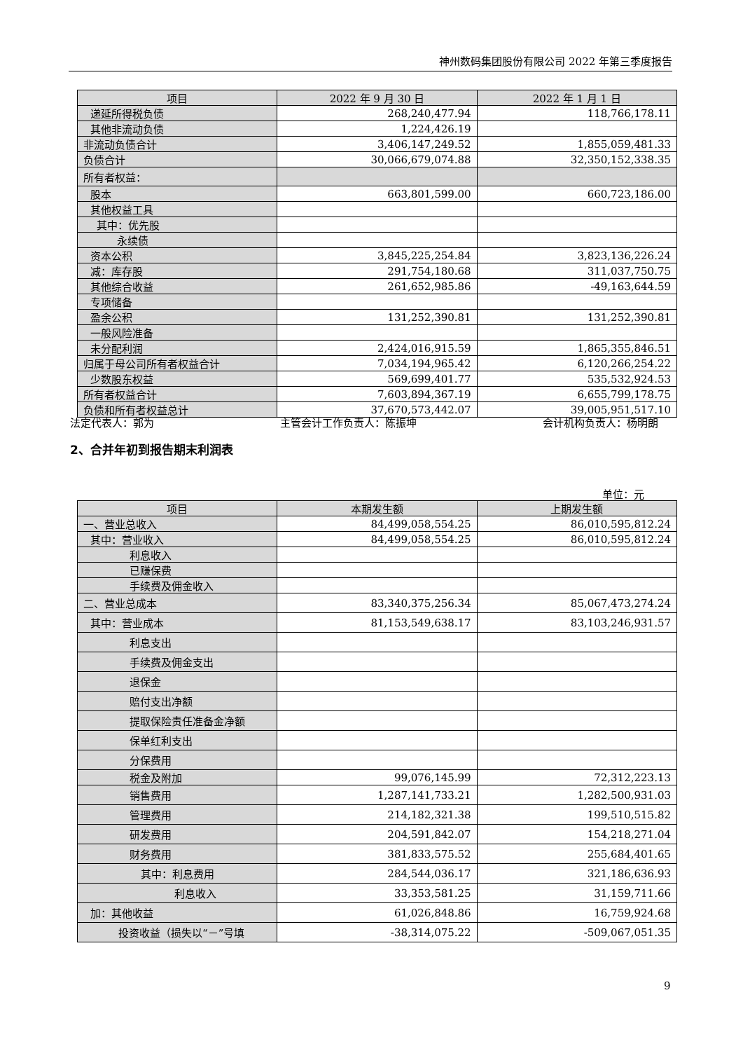神州数码集团股份有限公司 2022 年第三季度报告
| 项目 | 2022 年 9 月 30 日 | 2022 年 1 月 1 日 |
| --- | --- | --- |
| 递延所得税负债 | 268,240,477.94 | 118,766,178.11 |
| 其他非流动负债 | 1,224,426.19 | |
| 非流动负债合计 | 3,406,147,249.52 | 1,855,059,481.33 |
| 负债合计 | 30,066,679,074.88 | 32,350,152,338.35 |
| 所有者权益： | | |
| 股本 | 663,801,599.00 | 660,723,186.00 |
| 其他权益工具 | | |
| 其中：优先股 | | |
| 永续债 | | |
| 资本公积 | 3,845,225,254.84 | 3,823,136,226.24 |
| 减：库存股 | 291,754,180.68 | 311,037,750.75 |
| 其他综合收益 | 261,652,985.86 | -49,163,644.59 |
| 专项储备 | | |
| 盈余公积 | 131,252,390.81 | 131,252,390.81 |
| 一般风险准备 | | |
| 未分配利润 | 2,424,016,915.59 | 1,865,355,846.51 |
| 归属于母公司所有者权益合计 | 7,034,194,965.42 | 6,120,266,254.22 |
| 少数股东权益 | 569,699,401.77 | 535,532,924.53 |
| 所有者权益合计 | 7,603,894,367.19 | 6,655,799,178.75 |
| 负债和所有者权益总计 | 37,670,573,442.07 | 39,005,951,517.10 |
法定代表人：郭为 主管会计工作负责人：陈振坤 会计机构负责人：杨明朗
2、合并年初到报告期末利润表
单位：元
| 项目 | 本期发生额 | 上期发生额 |
| --- | --- | --- |
| 一、营业总收入 | 84,499,058,554.25 | 86,010,595,812.24 |
| 其中：营业收入 | 84,499,058,554.25 | 86,010,595,812.24 |
| 利息收入 | | |
| 已赚保费 | | |
| 手续费及佣金收入 | | |
| 二、营业总成本 | 83,340,375,256.34 | 85,067,473,274.24 |
| 其中：营业成本 | 81,153,549,638.17 | 83,103,246,931.57 |
| 利息支出 | | |
| 手续费及佣金支出 | | |
| 退保金 | | |
| 赔付支出净额 | | |
| 提取保险责任准备金净额 | | |
| 保单红利支出 | | |
| 分保费用 | | |
| 税金及附加 | 99,076,145.99 | 72,312,223.13 |
| 销售费用 | 1,287,141,733.21 | 1,282,500,931.03 |
| 管理费用 | 214,182,321.38 | 199,510,515.82 |
| 研发费用 | 204,591,842.07 | 154,218,271.04 |
| 财务费用 | 381,833,575.52 | 255,684,401.65 |
| 其中：利息费用 | 284,544,036.17 | 321,186,636.93 |
| 利息收入 | 33,353,581.25 | 31,159,711.66 |
| 加：其他收益 | 61,026,848.86 | 16,759,924.68 |
| 投资收益（损失以“－”号填 | -38,314,075.22 | -509,067,051.35 |
9